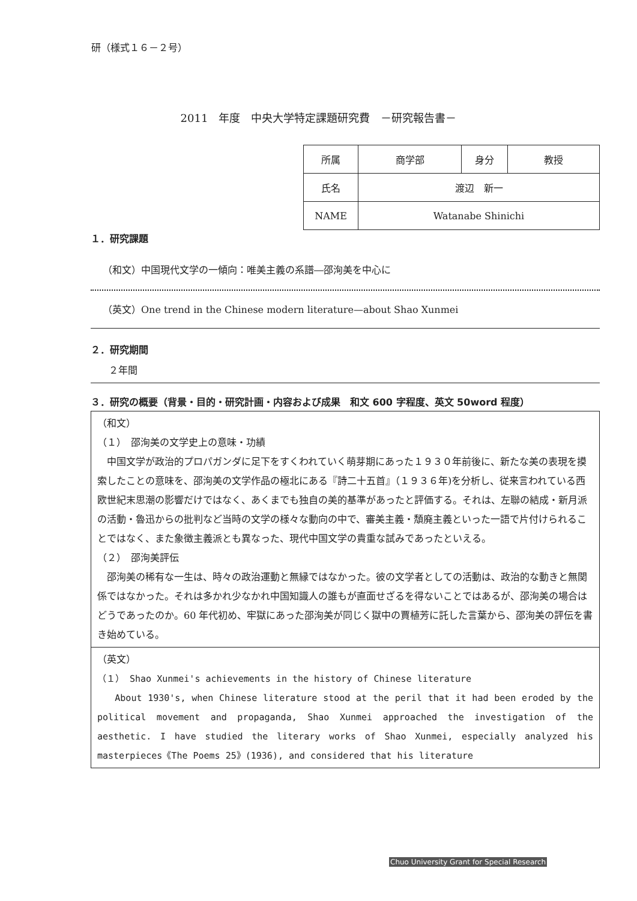研（様式１６－２号）
2011　年度　中央大学特定課題研究費　－研究報告書－
| 所属 | 商学部 | 身分 | 教授 |
| 氏名 | 渡辺 新一 | | |
| NAME | Watanabe Shinichi | | |
１．研究課題
（和文）中国現代文学の一傾向：唯美主義の系譜―邵洵美を中心に
（英文）One trend in the Chinese modern literature—about Shao Xunmei
２．研究期間
２年間
３．研究の概要（背景・目的・研究計画・内容および成果　和文 600 字程度、英文 50word 程度）
（和文）
（１）　邵洵美の文学史上の意味・功績
　中国文学が政治的プロパガンダに足下をすくわれていく萌芽期にあった１９３０年前後に、新たな美の表現を摸索したことの意味を、邵洵美の文学作品の極北にある『詩二十五首』（１９３６年)を分析し、従来言われている西欧世紀末思潮の影響だけではなく、あくまでも独自の美的基準があったと評価する。それは、左聯の結成・新月派の活動・魯迅からの批判など当時の文学の様々な動向の中で、審美主義・頽廃主義といった一語で片付けられることではなく、また象徴主義派とも異なった、現代中国文学の貴重な試みであったといえる。
（２）　邵洵美評伝
　邵洵美の稀有な一生は、時々の政治運動と無縁ではなかった。彼の文学者としての活動は、政治的な動きと無関係ではなかった。それは多かれ少なかれ中国知識人の誰もが直面せざるを得ないことではあるが、邵洵美の場合はどうであったのか。60 年代初め、牢獄にあった邵洵美が同じく獄中の賈植芳に託した言葉から、邵洵美の評伝を書き始めている。
（英文）
（１） Shao Xunmei's achievements in the history of Chinese literature
About 1930's, when Chinese literature stood at the peril that it had been eroded by the political movement and propaganda, Shao Xunmei approached the investigation of the aesthetic. I have studied the literary works of Shao Xunmei, especially analyzed his masterpieces《The Poems 25》(1936), and considered that his literature
Chuo University Grant for Special Research